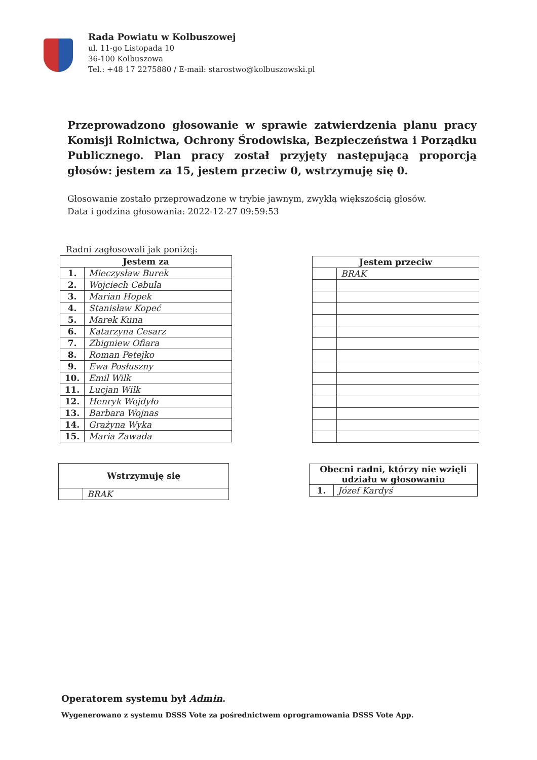Rada Powiatu w Kolbuszowej
ul. 11-go Listopada 10
36-100 Kolbuszowa
Tel.: +48 17 2275880 / E-mail: starostwo@kolbuszowski.pl
Przeprowadzono głosowanie w sprawie zatwierdzenia planu pracy Komisji Rolnictwa, Ochrony Środowiska, Bezpieczeństwa i Porządku Publicznego. Plan pracy został przyjęty następującą proporcją głosów: jestem za 15, jestem przeciw 0, wstrzymuję się 0.
Głosowanie zostało przeprowadzone w trybie jawnym, zwykłą większością głosów.
Data i godzina głosowania: 2022-12-27 09:59:53
Radni zagłosowali jak poniżej:
| Jestem za | |
| --- | --- |
| 1. | Mieczysław Burek |
| 2. | Wojciech Cebula |
| 3. | Marian Hopek |
| 4. | Stanisław Kopeć |
| 5. | Marek Kuna |
| 6. | Katarzyna Cesarz |
| 7. | Zbigniew Ofiara |
| 8. | Roman Petejko |
| 9. | Ewa Posłuszny |
| 10. | Emil Wilk |
| 11. | Lucjan Wilk |
| 12. | Henryk Wojdyło |
| 13. | Barbara Wojnas |
| 14. | Grażyna Wyka |
| 15. | Maria Zawada |
| Jestem przeciw | |
| --- | --- |
| | BRAK |
| Wstrzymuję się | |
| --- | --- |
| | BRAK |
| Obecni radni, którzy nie wzięli udziału w głosowaniu | |
| --- | --- |
| 1. | Józef Kardyś |
Operatorem systemu był Admin.
Wygenerowano z systemu DSSS Vote za pośrednictwem oprogramowania DSSS Vote App.